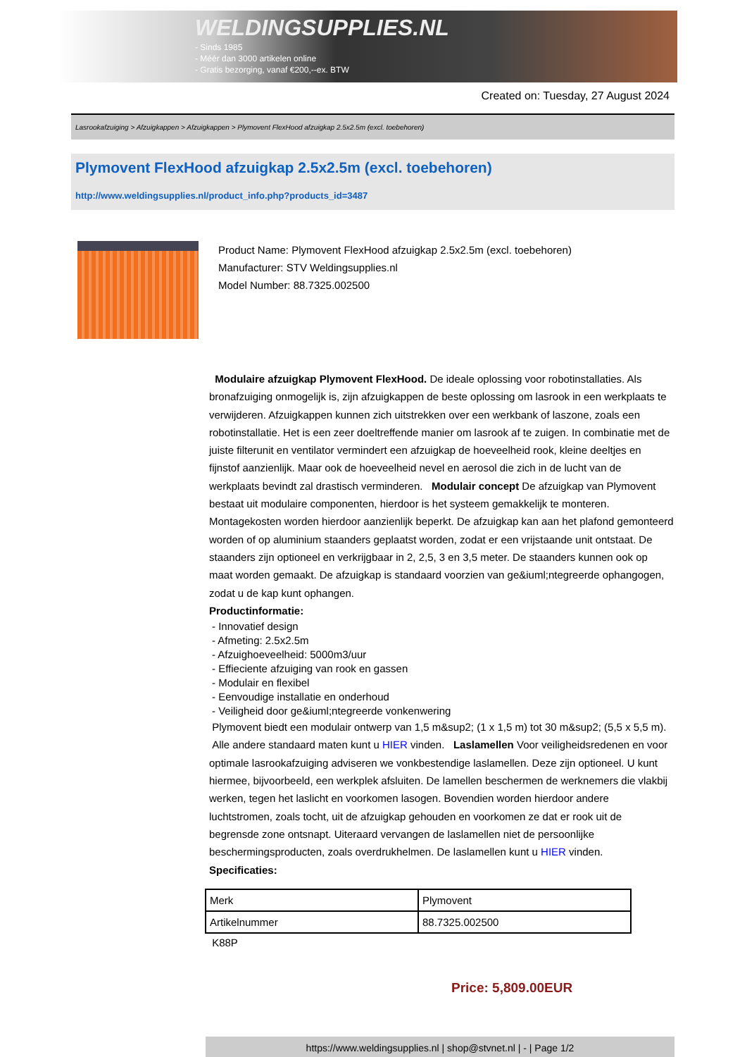WELDINGSUPPLIES.NL
- Sinds 1985
- Méér dan 3000 artikelen online
- Gratis bezorging, vanaf €200,--ex. BTW
Created on: Tuesday, 27 August 2024
Lasrookafzuiging > Afzuigkappen > Afzuigkappen > Plymovent FlexHood afzuigkap 2.5x2.5m (excl. toebehoren)
Plymovent FlexHood afzuigkap 2.5x2.5m (excl. toebehoren)
http://www.weldingsupplies.nl/product_info.php?products_id=3487
Product Name: Plymovent FlexHood afzuigkap 2.5x2.5m (excl. toebehoren)
Manufacturer: STV Weldingsupplies.nl
Model Number: 88.7325.002500
Modulaire afzuigkap Plymovent FlexHood. De ideale oplossing voor robotinstallaties. Als bronafzuiging onmogelijk is, zijn afzuigkappen de beste oplossing om lasrook in een werkplaats te verwijderen. Afzuigkappen kunnen zich uitstrekken over een werkbank of laszone, zoals een robotinstallatie. Het is een zeer doeltreffende manier om lasrook af te zuigen. In combinatie met de juiste filterunit en ventilator vermindert een afzuigkap de hoeveelheid rook, kleine deeltjes en fijnstof aanzienlijk. Maar ook de hoeveelheid nevel en aerosol die zich in de lucht van de werkplaats bevindt zal drastisch verminderen. Modulair concept De afzuigkap van Plymovent bestaat uit modulaire componenten, hierdoor is het systeem gemakkelijk te monteren. Montagekosten worden hierdoor aanzienlijk beperkt. De afzuigkap kan aan het plafond gemonteerd worden of op aluminium staanders geplaatst worden, zodat er een vrijstaande unit ontstaat. De staanders zijn optioneel en verkrijgbaar in 2, 2,5, 3 en 3,5 meter. De staanders kunnen ook op maat worden gemaakt. De afzuigkap is standaard voorzien van ge&iuml;ntegreerde ophangogen, zodat u de kap kunt ophangen.
Productinformatie:
- Innovatief design
- Afmeting: 2.5x2.5m
- Afzuighoeveelheid: 5000m3/uur
- Effieciente afzuiging van rook en gassen
- Modulair en flexibel
- Eenvoudige installatie en onderhoud
- Veiligheid door ge&iuml;ntegreerde vonkenwering
Plymovent biedt een modulair ontwerp van 1,5 m&sup2; (1 x 1,5 m) tot 30 m&sup2; (5,5 x 5,5 m). Alle andere standaard maten kunt u HIER vinden. Laslamellen Voor veiligheidsredenen en voor optimale lasrookafzuiging adviseren we vonkbestendige laslamellen. Deze zijn optioneel. U kunt hiermee, bijvoorbeeld, een werkplek afsluiten. De lamellen beschermen de werknemers die vlakbij werken, tegen het laslicht en voorkomen lasogen. Bovendien worden hierdoor andere luchtstromen, zoals tocht, uit de afzuigkap gehouden en voorkomen ze dat er rook uit de begrensde zone ontsnapt. Uiteraard vervangen de laslamellen niet de persoonlijke beschermingsproducten, zoals overdrukhelmen. De laslamellen kunt u HIER vinden. Specificaties:
| Merk | Plymovent |
| Artikelnummer | 88.7325.002500 |
K88P
Price: 5,809.00EUR
https://www.weldingsupplies.nl | shop@stvnet.nl | - | Page 1/2